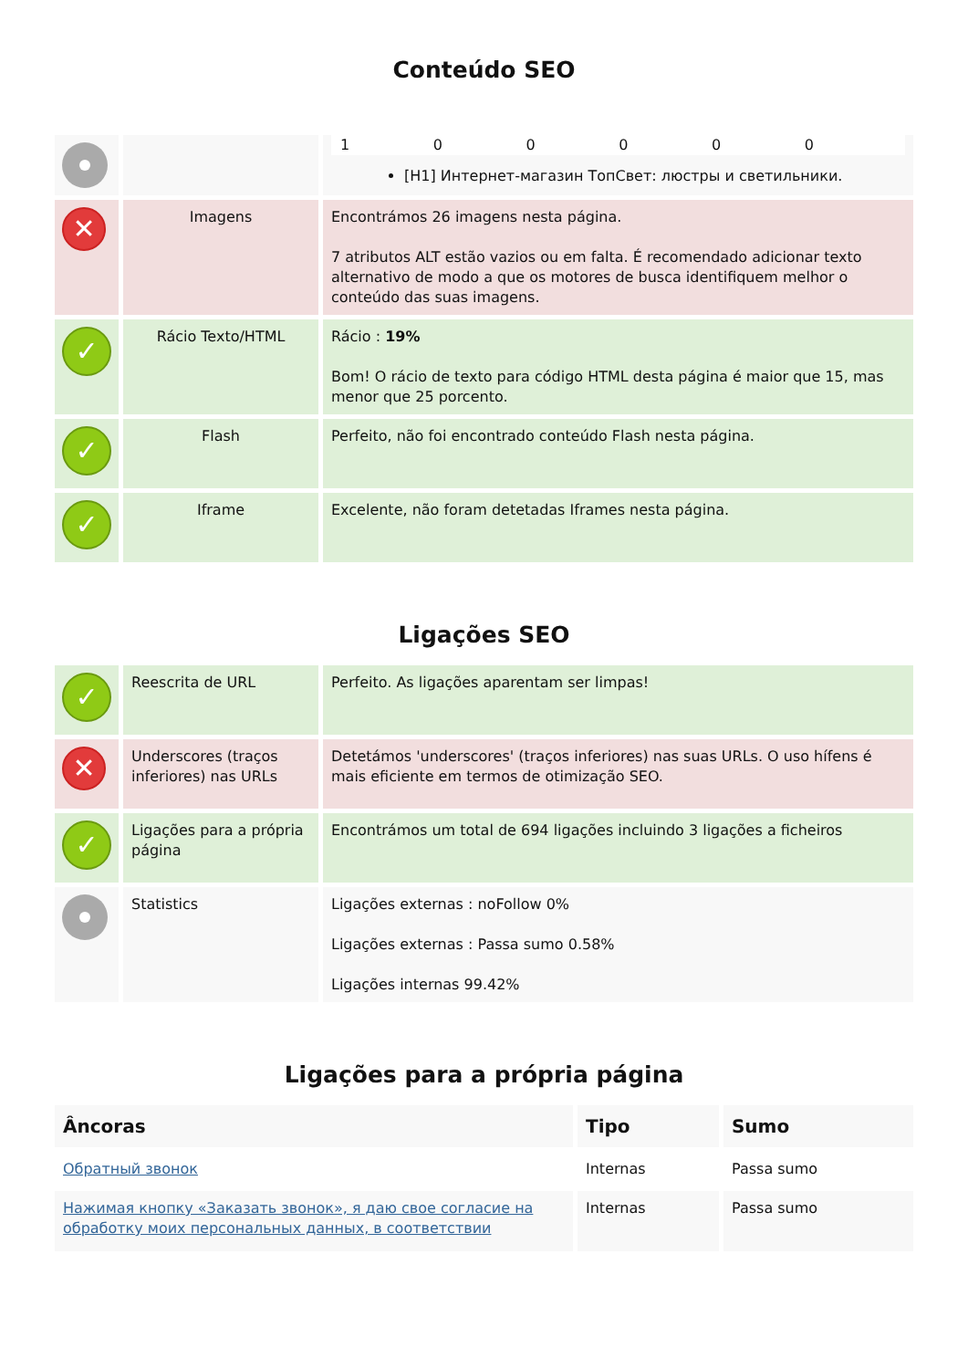Conteúdo SEO
| | | 1 0 0 0 0 0 [H1] Интернет-магазин ТопСвет: люстры и светильники. |
| ✕ | Imagens | Encontrámos 26 imagens nesta página. 7 atributos ALT estão vazios ou em falta. É recomendado adicionar texto alternativo de modo a que os motores de busca identifiquem melhor o conteúdo das suas imagens. |
| ✓ | Rácio Texto/HTML | Rácio : 19% Bom! O rácio de texto para código HTML desta página é maior que 15, mas menor que 25 porcento. |
| ✓ | Flash | Perfeito, não foi encontrado conteúdo Flash nesta página. |
| ✓ | Iframe | Excelente, não foram detetadas Iframes nesta página. |
Ligações SEO
| ✓ | Reescrita de URL | Perfeito. As ligações aparentam ser limpas! |
| ✕ | Underscores (traços inferiores) nas URLs | Detetámos 'underscores' (traços inferiores) nas suas URLs. O uso hífens é mais eficiente em termos de otimização SEO. |
| ✓ | Ligações para a própria página | Encontrámos um total de 694 ligações incluindo 3 ligações a ficheiros |
| | Statistics | Ligações externas : noFollow 0% Ligações externas : Passa sumo 0.58% Ligações internas 99.42% |
Ligações para a própria página
| Âncoras | Tipo | Sumo |
| --- | --- | --- |
| Обратный звонок | Internas | Passa sumo |
| Нажимая кнопку «Заказать звонок», я даю свое согласие на обработку моих персональных данных, в соответствии | Internas | Passa sumo |